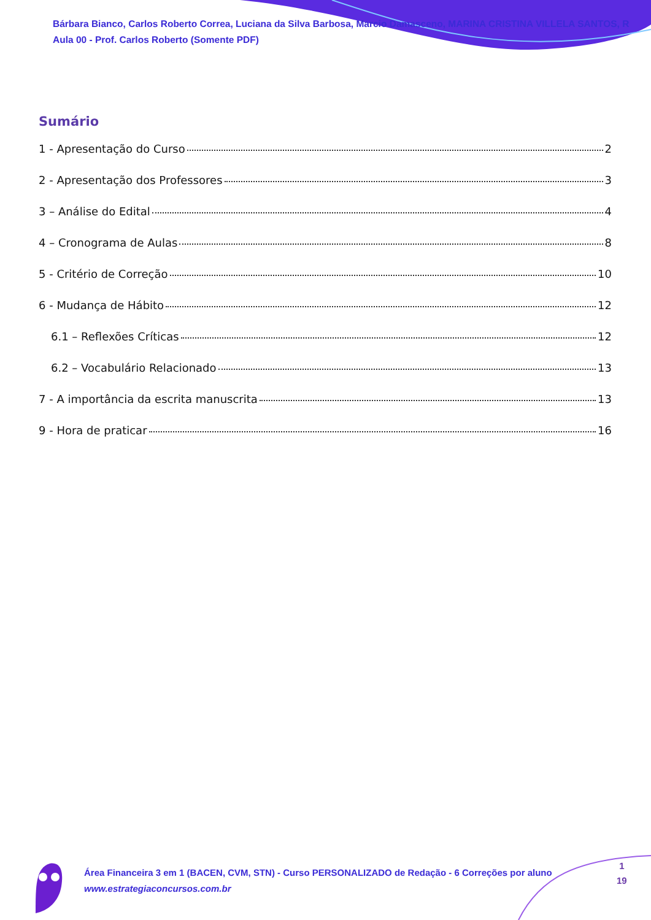Bárbara Bianco, Carlos Roberto Correa, Luciana da Silva Barbosa, Marcio Damasceno, MARINA CRISTINA VILLELA SANTOS, R
Aula 00 - Prof. Carlos Roberto (Somente PDF)
Sumário
1 - Apresentação do Curso 2
2 - Apresentação dos Professores 3
3 – Análise do Edital 4
4 – Cronograma de Aulas 8
5 - Critério de Correção 10
6 - Mudança de Hábito 12
6.1 – Reflexões Críticas 12
6.2 – Vocabulário Relacionado 13
7 - A importância da escrita manuscrita 13
9 - Hora de praticar 16
Área Financeira 3 em 1 (BACEN, CVM, STN) - Curso PERSONALIZADO de Redação - 6 Correções por aluno
www.estrategiaconcursos.com.br
1
19